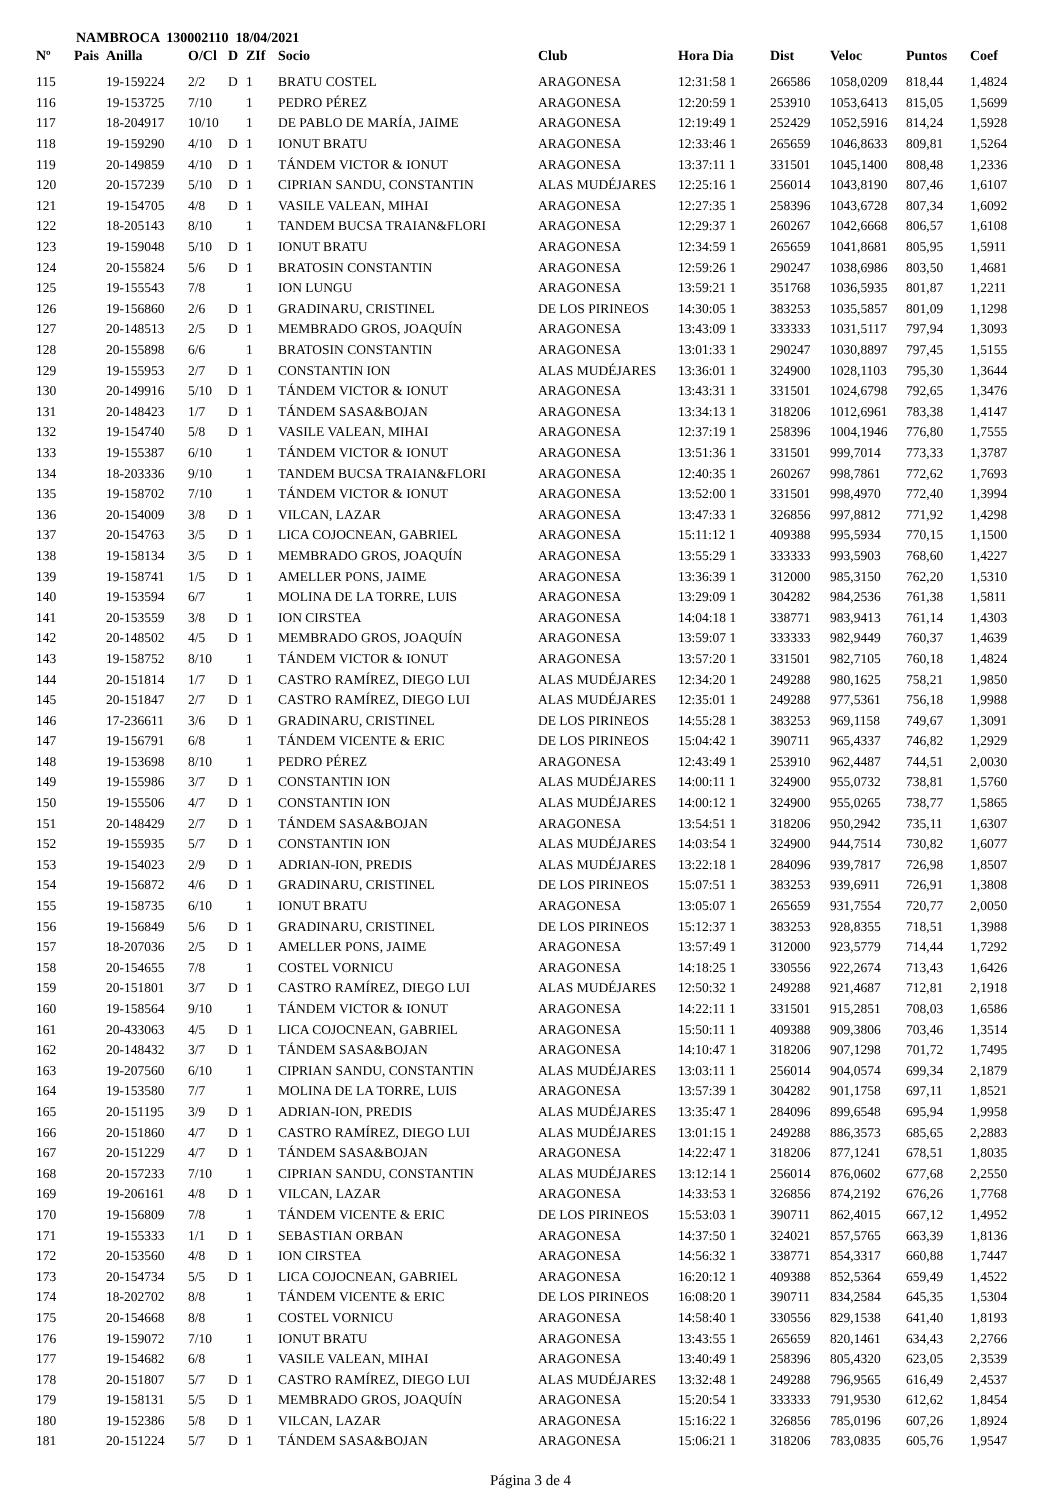NAMBROCA 130002110 18/04/2021
| Nº | Pais | Anilla | O/Cl | D | ZIf | Socio | Club | Hora Dia | Dist | Veloc | Puntos | Coef |
| --- | --- | --- | --- | --- | --- | --- | --- | --- | --- | --- | --- | --- |
| 115 | | 19-159224 | 2/2 | D | 1 | BRATU COSTEL | ARAGONESA | 12:31:58 1 | 266586 | 1058,0209 | 818,44 | 1,4824 |
| 116 | | 19-153725 | 7/10 | | 1 | PEDRO PÉREZ | ARAGONESA | 12:20:59 1 | 253910 | 1053,6413 | 815,05 | 1,5699 |
| 117 | | 18-204917 | 10/10 | | 1 | DE PABLO DE MARÍA, JAIME | ARAGONESA | 12:19:49 1 | 252429 | 1052,5916 | 814,24 | 1,5928 |
| 118 | | 19-159290 | 4/10 | D | 1 | IONUT BRATU | ARAGONESA | 12:33:46 1 | 265659 | 1046,8633 | 809,81 | 1,5264 |
| 119 | | 20-149859 | 4/10 | D | 1 | TÁNDEM VICTOR & IONUT | ARAGONESA | 13:37:11 1 | 331501 | 1045,1400 | 808,48 | 1,2336 |
| 120 | | 20-157239 | 5/10 | D | 1 | CIPRIAN SANDU, CONSTANTIN | ALAS MUDÉJARES | 12:25:16 1 | 256014 | 1043,8190 | 807,46 | 1,6107 |
| 121 | | 19-154705 | 4/8 | D | 1 | VASILE VALEAN, MIHAI | ARAGONESA | 12:27:35 1 | 258396 | 1043,6728 | 807,34 | 1,6092 |
| 122 | | 18-205143 | 8/10 | | 1 | TANDEM BUCSA TRAIAN&FLORI | ARAGONESA | 12:29:37 1 | 260267 | 1042,6668 | 806,57 | 1,6108 |
| 123 | | 19-159048 | 5/10 | D | 1 | IONUT BRATU | ARAGONESA | 12:34:59 1 | 265659 | 1041,8681 | 805,95 | 1,5911 |
| 124 | | 20-155824 | 5/6 | D | 1 | BRATOSIN CONSTANTIN | ARAGONESA | 12:59:26 1 | 290247 | 1038,6986 | 803,50 | 1,4681 |
| 125 | | 19-155543 | 7/8 | | 1 | ION LUNGU | ARAGONESA | 13:59:21 1 | 351768 | 1036,5935 | 801,87 | 1,2211 |
| 126 | | 19-156860 | 2/6 | D | 1 | GRADINARU, CRISTINEL | DE LOS PIRINEOS | 14:30:05 1 | 383253 | 1035,5857 | 801,09 | 1,1298 |
| 127 | | 20-148513 | 2/5 | D | 1 | MEMBRADO GROS, JOAQUÍN | ARAGONESA | 13:43:09 1 | 333333 | 1031,5117 | 797,94 | 1,3093 |
| 128 | | 20-155898 | 6/6 | | 1 | BRATOSIN CONSTANTIN | ARAGONESA | 13:01:33 1 | 290247 | 1030,8897 | 797,45 | 1,5155 |
| 129 | | 19-155953 | 2/7 | D | 1 | CONSTANTIN ION | ALAS MUDÉJARES | 13:36:01 1 | 324900 | 1028,1103 | 795,30 | 1,3644 |
| 130 | | 20-149916 | 5/10 | D | 1 | TÁNDEM VICTOR & IONUT | ARAGONESA | 13:43:31 1 | 331501 | 1024,6798 | 792,65 | 1,3476 |
| 131 | | 20-148423 | 1/7 | D | 1 | TÁNDEM SASA&BOJAN | ARAGONESA | 13:34:13 1 | 318206 | 1012,6961 | 783,38 | 1,4147 |
| 132 | | 19-154740 | 5/8 | D | 1 | VASILE VALEAN, MIHAI | ARAGONESA | 12:37:19 1 | 258396 | 1004,1946 | 776,80 | 1,7555 |
| 133 | | 19-155387 | 6/10 | | 1 | TÁNDEM VICTOR & IONUT | ARAGONESA | 13:51:36 1 | 331501 | 999,7014 | 773,33 | 1,3787 |
| 134 | | 18-203336 | 9/10 | | 1 | TANDEM BUCSA TRAIAN&FLORI | ARAGONESA | 12:40:35 1 | 260267 | 998,7861 | 772,62 | 1,7693 |
| 135 | | 19-158702 | 7/10 | | 1 | TÁNDEM VICTOR & IONUT | ARAGONESA | 13:52:00 1 | 331501 | 998,4970 | 772,40 | 1,3994 |
| 136 | | 20-154009 | 3/8 | D | 1 | VILCAN, LAZAR | ARAGONESA | 13:47:33 1 | 326856 | 997,8812 | 771,92 | 1,4298 |
| 137 | | 20-154763 | 3/5 | D | 1 | LICA COJOCNEAN, GABRIEL | ARAGONESA | 15:11:12 1 | 409388 | 995,5934 | 770,15 | 1,1500 |
| 138 | | 19-158134 | 3/5 | D | 1 | MEMBRADO GROS, JOAQUÍN | ARAGONESA | 13:55:29 1 | 333333 | 993,5903 | 768,60 | 1,4227 |
| 139 | | 19-158741 | 1/5 | D | 1 | AMELLER PONS, JAIME | ARAGONESA | 13:36:39 1 | 312000 | 985,3150 | 762,20 | 1,5310 |
| 140 | | 19-153594 | 6/7 | | 1 | MOLINA DE LA TORRE, LUIS | ARAGONESA | 13:29:09 1 | 304282 | 984,2536 | 761,38 | 1,5811 |
| 141 | | 20-153559 | 3/8 | D | 1 | ION CIRSTEA | ARAGONESA | 14:04:18 1 | 338771 | 983,9413 | 761,14 | 1,4303 |
| 142 | | 20-148502 | 4/5 | D | 1 | MEMBRADO GROS, JOAQUÍN | ARAGONESA | 13:59:07 1 | 333333 | 982,9449 | 760,37 | 1,4639 |
| 143 | | 19-158752 | 8/10 | | 1 | TÁNDEM VICTOR & IONUT | ARAGONESA | 13:57:20 1 | 331501 | 982,7105 | 760,18 | 1,4824 |
| 144 | | 20-151814 | 1/7 | D | 1 | CASTRO RAMÍREZ, DIEGO LUI | ALAS MUDÉJARES | 12:34:20 1 | 249288 | 980,1625 | 758,21 | 1,9850 |
| 145 | | 20-151847 | 2/7 | D | 1 | CASTRO RAMÍREZ, DIEGO LUI | ALAS MUDÉJARES | 12:35:01 1 | 249288 | 977,5361 | 756,18 | 1,9988 |
| 146 | | 17-236611 | 3/6 | D | 1 | GRADINARU, CRISTINEL | DE LOS PIRINEOS | 14:55:28 1 | 383253 | 969,1158 | 749,67 | 1,3091 |
| 147 | | 19-156791 | 6/8 | | 1 | TÁNDEM VICENTE & ERIC | DE LOS PIRINEOS | 15:04:42 1 | 390711 | 965,4337 | 746,82 | 1,2929 |
| 148 | | 19-153698 | 8/10 | | 1 | PEDRO PÉREZ | ARAGONESA | 12:43:49 1 | 253910 | 962,4487 | 744,51 | 2,0030 |
| 149 | | 19-155986 | 3/7 | D | 1 | CONSTANTIN ION | ALAS MUDÉJARES | 14:00:11 1 | 324900 | 955,0732 | 738,81 | 1,5760 |
| 150 | | 19-155506 | 4/7 | D | 1 | CONSTANTIN ION | ALAS MUDÉJARES | 14:00:12 1 | 324900 | 955,0265 | 738,77 | 1,5865 |
| 151 | | 20-148429 | 2/7 | D | 1 | TÁNDEM SASA&BOJAN | ARAGONESA | 13:54:51 1 | 318206 | 950,2942 | 735,11 | 1,6307 |
| 152 | | 19-155935 | 5/7 | D | 1 | CONSTANTIN ION | ALAS MUDÉJARES | 14:03:54 1 | 324900 | 944,7514 | 730,82 | 1,6077 |
| 153 | | 19-154023 | 2/9 | D | 1 | ADRIAN-ION, PREDIS | ALAS MUDÉJARES | 13:22:18 1 | 284096 | 939,7817 | 726,98 | 1,8507 |
| 154 | | 19-156872 | 4/6 | D | 1 | GRADINARU, CRISTINEL | DE LOS PIRINEOS | 15:07:51 1 | 383253 | 939,6911 | 726,91 | 1,3808 |
| 155 | | 19-158735 | 6/10 | | 1 | IONUT BRATU | ARAGONESA | 13:05:07 1 | 265659 | 931,7554 | 720,77 | 2,0050 |
| 156 | | 19-156849 | 5/6 | D | 1 | GRADINARU, CRISTINEL | DE LOS PIRINEOS | 15:12:37 1 | 383253 | 928,8355 | 718,51 | 1,3988 |
| 157 | | 18-207036 | 2/5 | D | 1 | AMELLER PONS, JAIME | ARAGONESA | 13:57:49 1 | 312000 | 923,5779 | 714,44 | 1,7292 |
| 158 | | 20-154655 | 7/8 | | 1 | COSTEL VORNICU | ARAGONESA | 14:18:25 1 | 330556 | 922,2674 | 713,43 | 1,6426 |
| 159 | | 20-151801 | 3/7 | D | 1 | CASTRO RAMÍREZ, DIEGO LUI | ALAS MUDÉJARES | 12:50:32 1 | 249288 | 921,4687 | 712,81 | 2,1918 |
| 160 | | 19-158564 | 9/10 | | 1 | TÁNDEM VICTOR & IONUT | ARAGONESA | 14:22:11 1 | 331501 | 915,2851 | 708,03 | 1,6586 |
| 161 | | 20-433063 | 4/5 | D | 1 | LICA COJOCNEAN, GABRIEL | ARAGONESA | 15:50:11 1 | 409388 | 909,3806 | 703,46 | 1,3514 |
| 162 | | 20-148432 | 3/7 | D | 1 | TÁNDEM SASA&BOJAN | ARAGONESA | 14:10:47 1 | 318206 | 907,1298 | 701,72 | 1,7495 |
| 163 | | 19-207560 | 6/10 | | 1 | CIPRIAN SANDU, CONSTANTIN | ALAS MUDÉJARES | 13:03:11 1 | 256014 | 904,0574 | 699,34 | 2,1879 |
| 164 | | 19-153580 | 7/7 | | 1 | MOLINA DE LA TORRE, LUIS | ARAGONESA | 13:57:39 1 | 304282 | 901,1758 | 697,11 | 1,8521 |
| 165 | | 20-151195 | 3/9 | D | 1 | ADRIAN-ION, PREDIS | ALAS MUDÉJARES | 13:35:47 1 | 284096 | 899,6548 | 695,94 | 1,9958 |
| 166 | | 20-151860 | 4/7 | D | 1 | CASTRO RAMÍREZ, DIEGO LUI | ALAS MUDÉJARES | 13:01:15 1 | 249288 | 886,3573 | 685,65 | 2,2883 |
| 167 | | 20-151229 | 4/7 | D | 1 | TÁNDEM SASA&BOJAN | ARAGONESA | 14:22:47 1 | 318206 | 877,1241 | 678,51 | 1,8035 |
| 168 | | 20-157233 | 7/10 | | 1 | CIPRIAN SANDU, CONSTANTIN | ALAS MUDÉJARES | 13:12:14 1 | 256014 | 876,0602 | 677,68 | 2,2550 |
| 169 | | 19-206161 | 4/8 | D | 1 | VILCAN, LAZAR | ARAGONESA | 14:33:53 1 | 326856 | 874,2192 | 676,26 | 1,7768 |
| 170 | | 19-156809 | 7/8 | | 1 | TÁNDEM VICENTE & ERIC | DE LOS PIRINEOS | 15:53:03 1 | 390711 | 862,4015 | 667,12 | 1,4952 |
| 171 | | 19-155333 | 1/1 | D | 1 | SEBASTIAN ORBAN | ARAGONESA | 14:37:50 1 | 324021 | 857,5765 | 663,39 | 1,8136 |
| 172 | | 20-153560 | 4/8 | D | 1 | ION CIRSTEA | ARAGONESA | 14:56:32 1 | 338771 | 854,3317 | 660,88 | 1,7447 |
| 173 | | 20-154734 | 5/5 | D | 1 | LICA COJOCNEAN, GABRIEL | ARAGONESA | 16:20:12 1 | 409388 | 852,5364 | 659,49 | 1,4522 |
| 174 | | 18-202702 | 8/8 | | 1 | TÁNDEM VICENTE & ERIC | DE LOS PIRINEOS | 16:08:20 1 | 390711 | 834,2584 | 645,35 | 1,5304 |
| 175 | | 20-154668 | 8/8 | | 1 | COSTEL VORNICU | ARAGONESA | 14:58:40 1 | 330556 | 829,1538 | 641,40 | 1,8193 |
| 176 | | 19-159072 | 7/10 | | 1 | IONUT BRATU | ARAGONESA | 13:43:55 1 | 265659 | 820,1461 | 634,43 | 2,2766 |
| 177 | | 19-154682 | 6/8 | | 1 | VASILE VALEAN, MIHAI | ARAGONESA | 13:40:49 1 | 258396 | 805,4320 | 623,05 | 2,3539 |
| 178 | | 20-151807 | 5/7 | D | 1 | CASTRO RAMÍREZ, DIEGO LUI | ALAS MUDÉJARES | 13:32:48 1 | 249288 | 796,9565 | 616,49 | 2,4537 |
| 179 | | 19-158131 | 5/5 | D | 1 | MEMBRADO GROS, JOAQUÍN | ARAGONESA | 15:20:54 1 | 333333 | 791,9530 | 612,62 | 1,8454 |
| 180 | | 19-152386 | 5/8 | D | 1 | VILCAN, LAZAR | ARAGONESA | 15:16:22 1 | 326856 | 785,0196 | 607,26 | 1,8924 |
| 181 | | 20-151224 | 5/7 | D | 1 | TÁNDEM SASA&BOJAN | ARAGONESA | 15:06:21 1 | 318206 | 783,0835 | 605,76 | 1,9547 |
Página 3 de 4